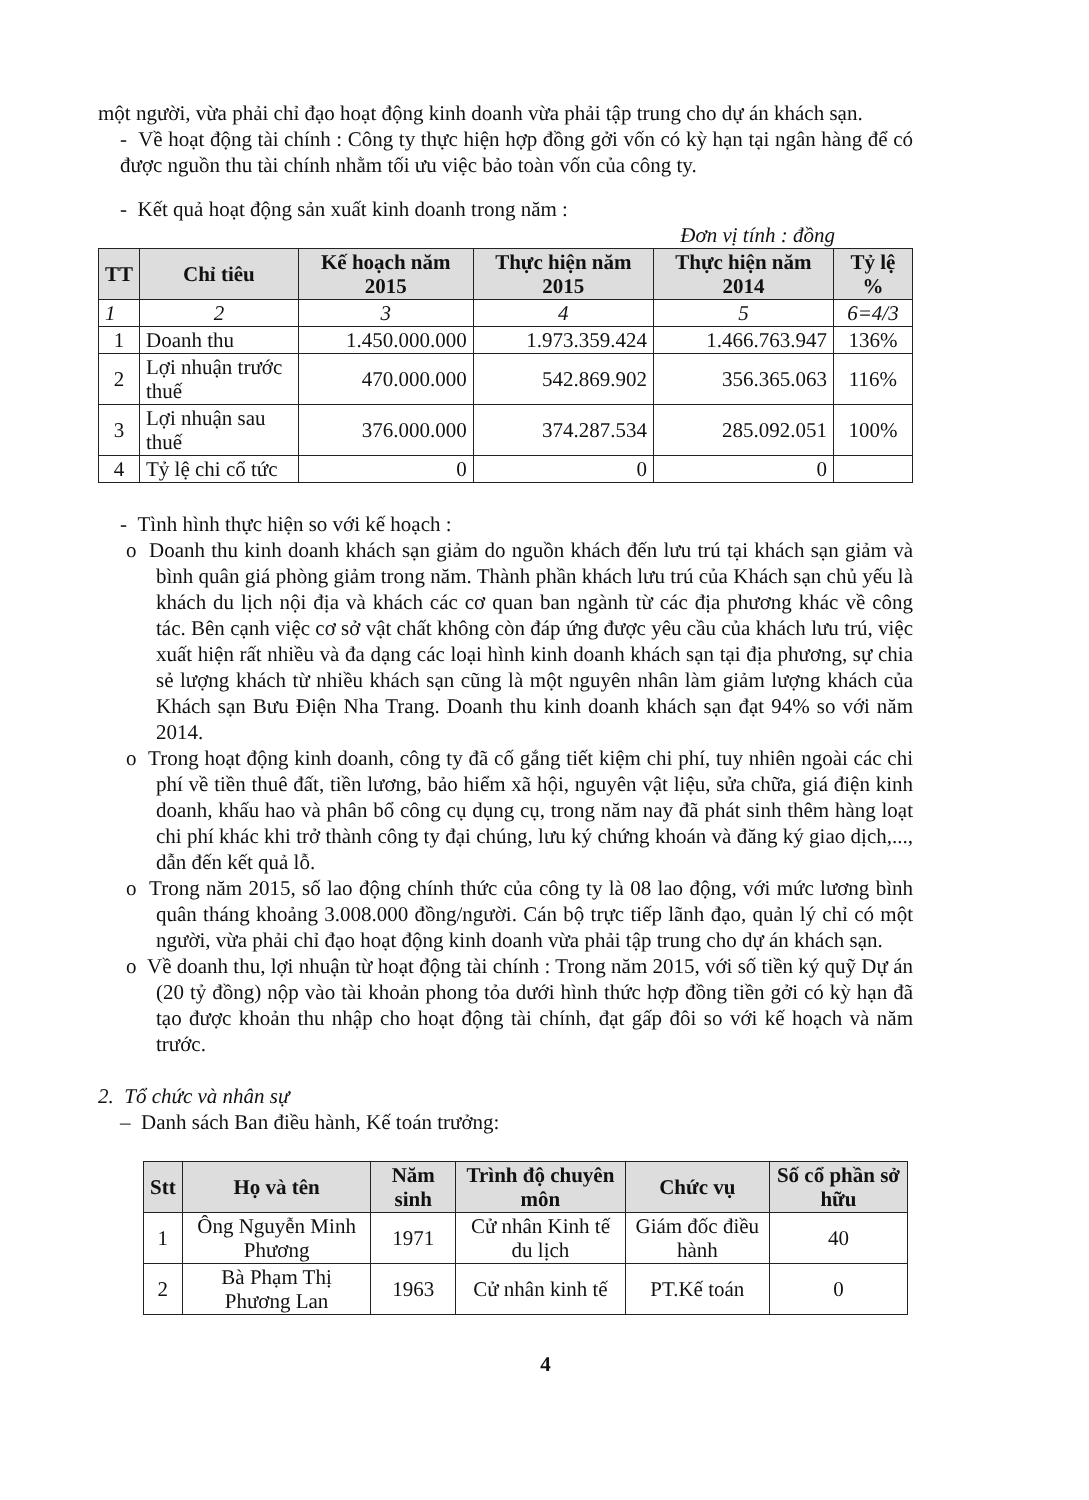một người, vừa phải chỉ đạo hoạt động kinh doanh vừa phải tập trung cho dự án khách sạn.
- Về hoạt động tài chính : Công ty thực hiện hợp đồng gởi vốn có kỳ hạn tại ngân hàng để có được nguồn thu tài chính nhằm tối ưu việc bảo toàn vốn của công ty.
- Kết quả hoạt động sản xuất kinh doanh trong năm :
Đơn vị tính : đồng
| TT | Chỉ tiêu | Kế hoạch năm 2015 | Thực hiện năm 2015 | Thực hiện năm 2014 | Tỷ lệ % |
| --- | --- | --- | --- | --- | --- |
| 1 | 2 | 3 | 4 | 5 | 6=4/3 |
| 1 | Doanh thu | 1.450.000.000 | 1.973.359.424 | 1.466.763.947 | 136% |
| 2 | Lợi nhuận trước thuế | 470.000.000 | 542.869.902 | 356.365.063 | 116% |
| 3 | Lợi nhuận sau thuế | 376.000.000 | 374.287.534 | 285.092.051 | 100% |
| 4 | Tỷ lệ chi cổ tức | 0 | 0 | 0 | |
- Tình hình thực hiện so với kế hoạch :
o Doanh thu kinh doanh khách sạn giảm do nguồn khách đến lưu trú tại khách sạn giảm và bình quân giá phòng giảm trong năm. Thành phần khách lưu trú của Khách sạn chủ yếu là khách du lịch nội địa và khách các cơ quan ban ngành từ các địa phương khác về công tác. Bên cạnh việc cơ sở vật chất không còn đáp ứng được yêu cầu của khách lưu trú, việc xuất hiện rất nhiều và đa dạng các loại hình kinh doanh khách sạn tại địa phương, sự chia sẻ lượng khách từ nhiều khách sạn cũng là một nguyên nhân làm giảm lượng khách của Khách sạn Bưu Điện Nha Trang. Doanh thu kinh doanh khách sạn đạt 94% so với năm 2014.
o Trong hoạt động kinh doanh, công ty đã cố gắng tiết kiệm chi phí, tuy nhiên ngoài các chi phí về tiền thuê đất, tiền lương, bảo hiểm xã hội, nguyên vật liệu, sửa chữa, giá điện kinh doanh, khấu hao và phân bổ công cụ dụng cụ, trong năm nay đã phát sinh thêm hàng loạt chi phí khác khi trở thành công ty đại chúng, lưu ký chứng khoán và đăng ký giao dịch,..., dẫn đến kết quả lỗ.
o Trong năm 2015, số lao động chính thức của công ty là 08 lao động, với mức lương bình quân tháng khoảng 3.008.000 đồng/người. Cán bộ trực tiếp lãnh đạo, quản lý chỉ có một người, vừa phải chỉ đạo hoạt động kinh doanh vừa phải tập trung cho dự án khách sạn.
o Về doanh thu, lợi nhuận từ hoạt động tài chính : Trong năm 2015, với số tiền ký quỹ Dự án (20 tỷ đồng) nộp vào tài khoản phong tỏa dưới hình thức hợp đồng tiền gởi có kỳ hạn đã tạo được khoản thu nhập cho hoạt động tài chính, đạt gấp đôi so với kế hoạch và năm trước.
2. Tổ chức và nhân sự
– Danh sách Ban điều hành, Kế toán trưởng:
| Stt | Họ và tên | Năm sinh | Trình độ chuyên môn | Chức vụ | Số cổ phần sở hữu |
| --- | --- | --- | --- | --- | --- |
| 1 | Ông Nguyễn Minh Phương | 1971 | Cử nhân Kinh tế du lịch | Giám đốc điều hành | 40 |
| 2 | Bà Phạm Thị Phương Lan | 1963 | Cử nhân kinh tế | PT.Kế toán | 0 |
4